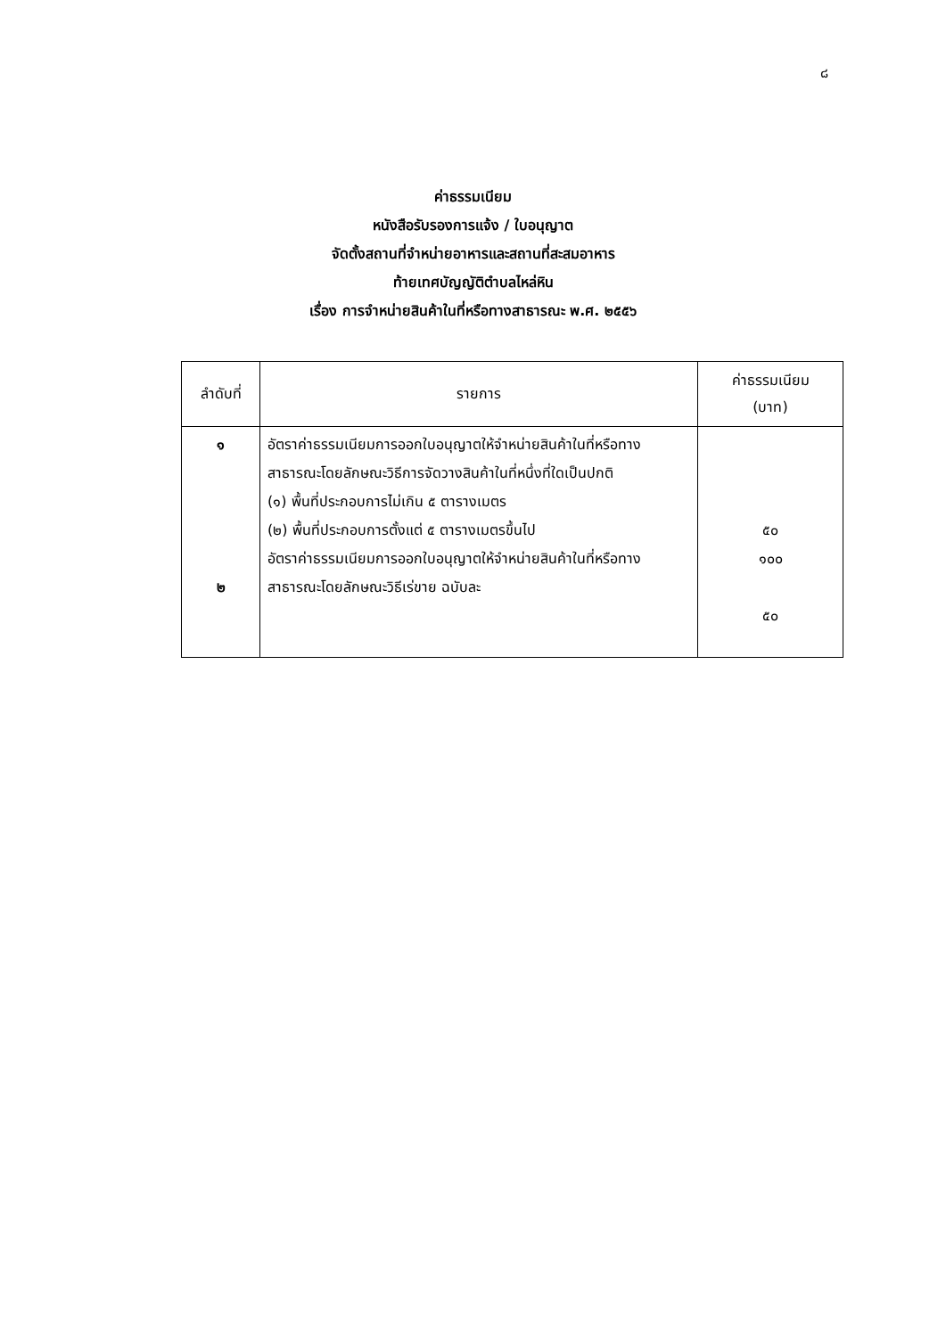๘
ค่าธรรมเนียม
หนังสือรับรองการแจ้ง / ใบอนุญาต
จัดตั้งสถานที่จำหน่ายอาหารและสถานที่สะสมอาหาร
ท้ายเทศบัญญัติตำบลไหล่หิน
เรื่อง การจำหน่ายสินค้าในที่หรือทางสาธารณะ พ.ศ. ๒๕๕๖
| ลำดับที่ | รายการ | ค่าธรรมเนียม (บาท) |
| --- | --- | --- |
| ๑ ๒ | อัตราค่าธรรมเนียมการออกใบอนุญาตให้จำหน่ายสินค้าในที่หรือทางสาธารณะโดยลักษณะวิธีการจัดวางสินค้าในที่หนึ่งที่ใดเป็นปกติ (๑) พื้นที่ประกอบการไม่เกิน ๕ ตารางเมตร (๒) พื้นที่ประกอบการตั้งแต่ ๕ ตารางเมตรขึ้นไป อัตราค่าธรรมเนียมการออกใบอนุญาตให้จำหน่ายสินค้าในที่หรือทางสาธารณะโดยลักษณะวิธีเร่ขาย ฉบับละ | ๕๐ ๑๐๐ ๕๐ |